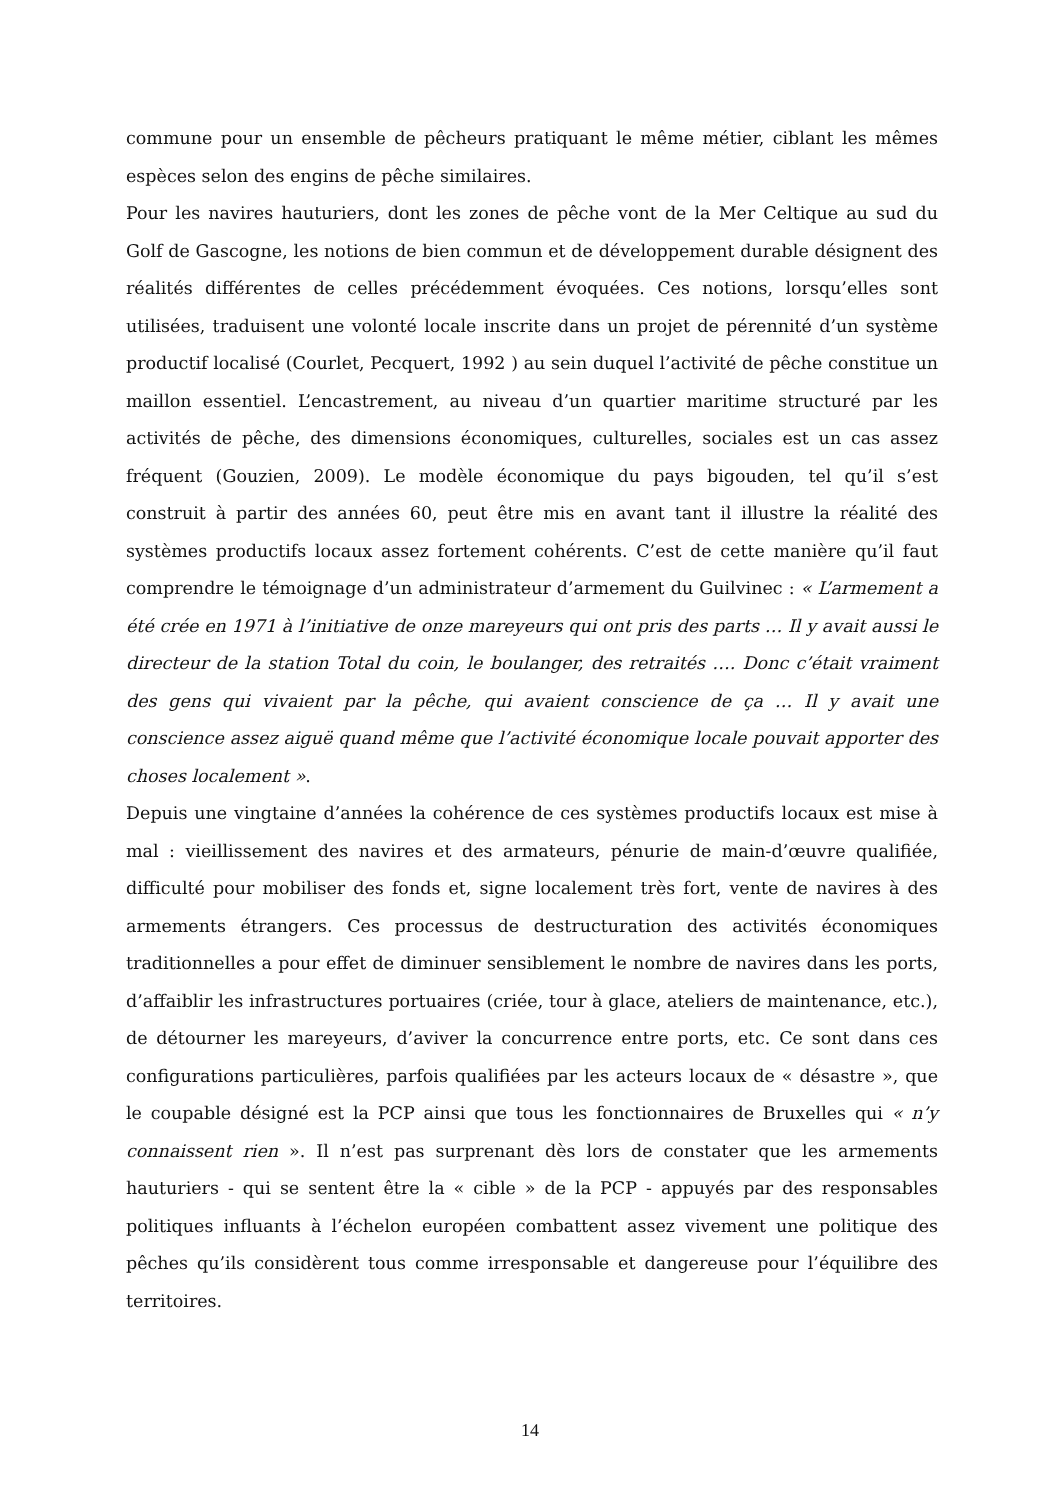commune pour un ensemble de pêcheurs pratiquant le même métier, ciblant les mêmes espèces selon des engins de pêche similaires.
Pour les navires hauturiers, dont les zones de pêche vont de la Mer Celtique au sud du Golf de Gascogne, les notions de bien commun et de développement durable désignent des réalités différentes de celles précédemment évoquées. Ces notions, lorsqu’elles sont utilisées, traduisent une volonté locale inscrite dans un projet de pérennité d’un système productif localisé (Courlet, Pecquert, 1992 ) au sein duquel l’activité de pêche constitue un maillon essentiel. L’encastrement, au niveau d’un quartier maritime structuré par les activités de pêche, des dimensions économiques, culturelles, sociales est un cas assez fréquent (Gouzien, 2009). Le modèle économique du pays bigouden, tel qu’il s’est construit à partir des années 60, peut être mis en avant tant il illustre la réalité des systèmes productifs locaux assez fortement cohérents. C’est de cette manière qu’il faut comprendre le témoignage d’un administrateur d’armement du Guilvinec : « L’armement a été crée en 1971 à l’initiative de onze mareyeurs qui ont pris des parts … Il y avait aussi le directeur de la station Total du coin, le boulanger, des retraités …. Donc c’était vraiment des gens qui vivaient par la pêche, qui avaient conscience de ça … Il y avait une conscience assez aiguë quand même que l’activité économique locale pouvait apporter des choses localement ».
Depuis une vingtaine d’années la cohérence de ces systèmes productifs locaux est mise à mal : vieillissement des navires et des armateurs, pénurie de main-d’œuvre qualifiée, difficulté pour mobiliser des fonds et, signe localement très fort, vente de navires à des armements étrangers. Ces processus de destructuration des activités économiques traditionnelles a pour effet de diminuer sensiblement le nombre de navires dans les ports, d’affaiblir les infrastructures portuaires (criée, tour à glace, ateliers de maintenance, etc.), de détourner les mareyeurs, d’aviver la concurrence entre ports, etc. Ce sont dans ces configurations particulières, parfois qualifiées par les acteurs locaux de « désastre », que le coupable désigné est la PCP ainsi que tous les fonctionnaires de Bruxelles qui « n’y connaissent rien ». Il n’est pas surprenant dès lors de constater que les armements hauturiers - qui se sentent être la « cible » de la PCP - appuyés par des responsables politiques influants à l’échelon européen combattent assez vivement une politique des pêches qu’ils considèrent tous comme irresponsable et dangereuse pour l’équilibre des territoires.
14